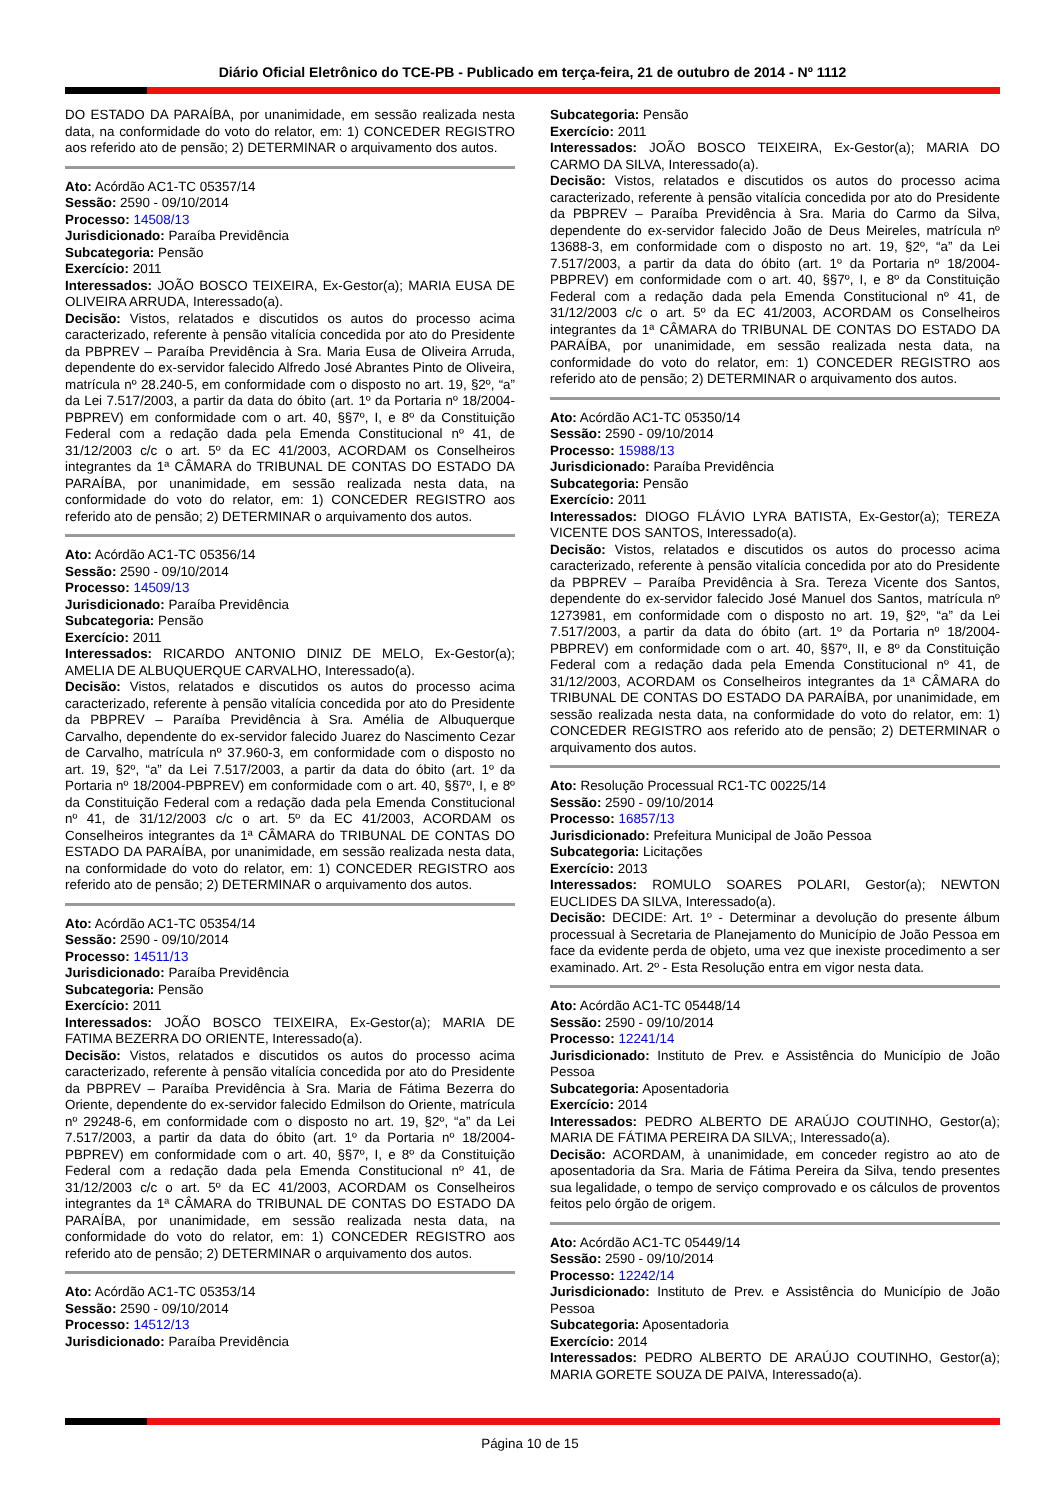Diário Oficial Eletrônico do TCE-PB - Publicado em terça-feira, 21 de outubro de 2014 - Nº 1112
DO ESTADO DA PARAÍBA, por unanimidade, em sessão realizada nesta data, na conformidade do voto do relator, em: 1) CONCEDER REGISTRO aos referido ato de pensão; 2) DETERMINAR o arquivamento dos autos.
Ato: Acórdão AC1-TC 05357/14
Sessão: 2590 - 09/10/2014
Processo: 14508/13
Jurisdicionado: Paraíba Previdência
Subcategoria: Pensão
Exercício: 2011
Interessados: JOÃO BOSCO TEIXEIRA, Ex-Gestor(a); MARIA EUSA DE OLIVEIRA ARRUDA, Interessado(a).
Decisão: Vistos, relatados e discutidos os autos do processo acima caracterizado, referente à pensão vitalícia concedida por ato do Presidente da PBPREV – Paraíba Previdência à Sra. Maria Eusa de Oliveira Arruda, dependente do ex-servidor falecido Alfredo José Abrantes Pinto de Oliveira, matrícula nº 28.240-5, em conformidade com o disposto no art. 19, §2º, “a” da Lei 7.517/2003, a partir da data do óbito (art. 1º da Portaria nº 18/2004-PBPREV) em conformidade com o art. 40, §§7º, I, e 8º da Constituição Federal com a redação dada pela Emenda Constitucional nº 41, de 31/12/2003 c/c o art. 5º da EC 41/2003, ACORDAM os Conselheiros integrantes da 1ª CÂMARA do TRIBUNAL DE CONTAS DO ESTADO DA PARAÍBA, por unanimidade, em sessão realizada nesta data, na conformidade do voto do relator, em: 1) CONCEDER REGISTRO aos referido ato de pensão; 2) DETERMINAR o arquivamento dos autos.
Ato: Acórdão AC1-TC 05356/14
Sessão: 2590 - 09/10/2014
Processo: 14509/13
Jurisdicionado: Paraíba Previdência
Subcategoria: Pensão
Exercício: 2011
Interessados: RICARDO ANTONIO DINIZ DE MELO, Ex-Gestor(a); AMELIA DE ALBUQUERQUE CARVALHO, Interessado(a).
Decisão: Vistos, relatados e discutidos os autos do processo acima caracterizado, referente à pensão vitalícia concedida por ato do Presidente da PBPREV – Paraíba Previdência à Sra. Amélia de Albuquerque Carvalho, dependente do ex-servidor falecido Juarez do Nascimento Cezar de Carvalho, matrícula nº 37.960-3, em conformidade com o disposto no art. 19, §2º, “a” da Lei 7.517/2003, a partir da data do óbito (art. 1º da Portaria nº 18/2004-PBPREV) em conformidade com o art. 40, §§7º, I, e 8º da Constituição Federal com a redação dada pela Emenda Constitucional nº 41, de 31/12/2003 c/c o art. 5º da EC 41/2003, ACORDAM os Conselheiros integrantes da 1ª CÂMARA do TRIBUNAL DE CONTAS DO ESTADO DA PARAÍBA, por unanimidade, em sessão realizada nesta data, na conformidade do voto do relator, em: 1) CONCEDER REGISTRO aos referido ato de pensão; 2) DETERMINAR o arquivamento dos autos.
Ato: Acórdão AC1-TC 05354/14
Sessão: 2590 - 09/10/2014
Processo: 14511/13
Jurisdicionado: Paraíba Previdência
Subcategoria: Pensão
Exercício: 2011
Interessados: JOÃO BOSCO TEIXEIRA, Ex-Gestor(a); MARIA DE FATIMA BEZERRA DO ORIENTE, Interessado(a).
Decisão: Vistos, relatados e discutidos os autos do processo acima caracterizado, referente à pensão vitalícia concedida por ato do Presidente da PBPREV – Paraíba Previdência à Sra. Maria de Fátima Bezerra do Oriente, dependente do ex-servidor falecido Edmilson do Oriente, matrícula nº 29248-6, em conformidade com o disposto no art. 19, §2º, “a” da Lei 7.517/2003, a partir da data do óbito (art. 1º da Portaria nº 18/2004-PBPREV) em conformidade com o art. 40, §§7º, I, e 8º da Constituição Federal com a redação dada pela Emenda Constitucional nº 41, de 31/12/2003 c/c o art. 5º da EC 41/2003, ACORDAM os Conselheiros integrantes da 1ª CÂMARA do TRIBUNAL DE CONTAS DO ESTADO DA PARAÍBA, por unanimidade, em sessão realizada nesta data, na conformidade do voto do relator, em: 1) CONCEDER REGISTRO aos referido ato de pensão; 2) DETERMINAR o arquivamento dos autos.
Ato: Acórdão AC1-TC 05353/14
Sessão: 2590 - 09/10/2014
Processo: 14512/13
Jurisdicionado: Paraíba Previdência
Subcategoria: Pensão
Exercício: 2011
Interessados: JOÃO BOSCO TEIXEIRA, Ex-Gestor(a); MARIA DO CARMO DA SILVA, Interessado(a).
Decisão: Vistos, relatados e discutidos os autos do processo acima caracterizado, referente à pensão vitalícia concedida por ato do Presidente da PBPREV – Paraíba Previdência à Sra. Maria do Carmo da Silva, dependente do ex-servidor falecido João de Deus Meireles, matrícula nº 13688-3, em conformidade com o disposto no art. 19, §2º, “a” da Lei 7.517/2003, a partir da data do óbito (art. 1º da Portaria nº 18/2004-PBPREV) em conformidade com o art. 40, §§7º, I, e 8º da Constituição Federal com a redação dada pela Emenda Constitucional nº 41, de 31/12/2003 c/c o art. 5º da EC 41/2003, ACORDAM os Conselheiros integrantes da 1ª CÂMARA do TRIBUNAL DE CONTAS DO ESTADO DA PARAÍBA, por unanimidade, em sessão realizada nesta data, na conformidade do voto do relator, em: 1) CONCEDER REGISTRO aos referido ato de pensão; 2) DETERMINAR o arquivamento dos autos.
Ato: Acórdão AC1-TC 05350/14
Sessão: 2590 - 09/10/2014
Processo: 15988/13
Jurisdicionado: Paraíba Previdência
Subcategoria: Pensão
Exercício: 2011
Interessados: DIOGO FLÁVIO LYRA BATISTA, Ex-Gestor(a); TEREZA VICENTE DOS SANTOS, Interessado(a).
Decisão: Vistos, relatados e discutidos os autos do processo acima caracterizado, referente à pensão vitalícia concedida por ato do Presidente da PBPREV – Paraíba Previdência à Sra. Tereza Vicente dos Santos, dependente do ex-servidor falecido José Manuel dos Santos, matrícula nº 1273981, em conformidade com o disposto no art. 19, §2º, “a” da Lei 7.517/2003, a partir da data do óbito (art. 1º da Portaria nº 18/2004-PBPREV) em conformidade com o art. 40, §§7º, II, e 8º da Constituição Federal com a redação dada pela Emenda Constitucional nº 41, de 31/12/2003, ACORDAM os Conselheiros integrantes da 1ª CÂMARA do TRIBUNAL DE CONTAS DO ESTADO DA PARAÍBA, por unanimidade, em sessão realizada nesta data, na conformidade do voto do relator, em: 1) CONCEDER REGISTRO aos referido ato de pensão; 2) DETERMINAR o arquivamento dos autos.
Ato: Resolução Processual RC1-TC 00225/14
Sessão: 2590 - 09/10/2014
Processo: 16857/13
Jurisdicionado: Prefeitura Municipal de João Pessoa
Subcategoria: Licitações
Exercício: 2013
Interessados: ROMULO SOARES POLARI, Gestor(a); NEWTON EUCLIDES DA SILVA, Interessado(a).
Decisão: DECIDE: Art. 1º - Determinar a devolução do presente álbum processual à Secretaria de Planejamento do Município de João Pessoa em face da evidente perda de objeto, uma vez que inexiste procedimento a ser examinado. Art. 2º - Esta Resolução entra em vigor nesta data.
Ato: Acórdão AC1-TC 05448/14
Sessão: 2590 - 09/10/2014
Processo: 12241/14
Jurisdicionado: Instituto de Prev. e Assistência do Município de João Pessoa
Subcategoria: Aposentadoria
Exercício: 2014
Interessados: PEDRO ALBERTO DE ARAÚJO COUTINHO, Gestor(a); MARIA DE FÁTIMA PEREIRA DA SILVA;, Interessado(a).
Decisão: ACORDAM, à unanimidade, em conceder registro ao ato de aposentadoria da Sra. Maria de Fátima Pereira da Silva, tendo presentes sua legalidade, o tempo de serviço comprovado e os cálculos de proventos feitos pelo órgão de origem.
Ato: Acórdão AC1-TC 05449/14
Sessão: 2590 - 09/10/2014
Processo: 12242/14
Jurisdicionado: Instituto de Prev. e Assistência do Município de João Pessoa
Subcategoria: Aposentadoria
Exercício: 2014
Interessados: PEDRO ALBERTO DE ARAÚJO COUTINHO, Gestor(a); MARIA GORETE SOUZA DE PAIVA, Interessado(a).
Página 10 de 15